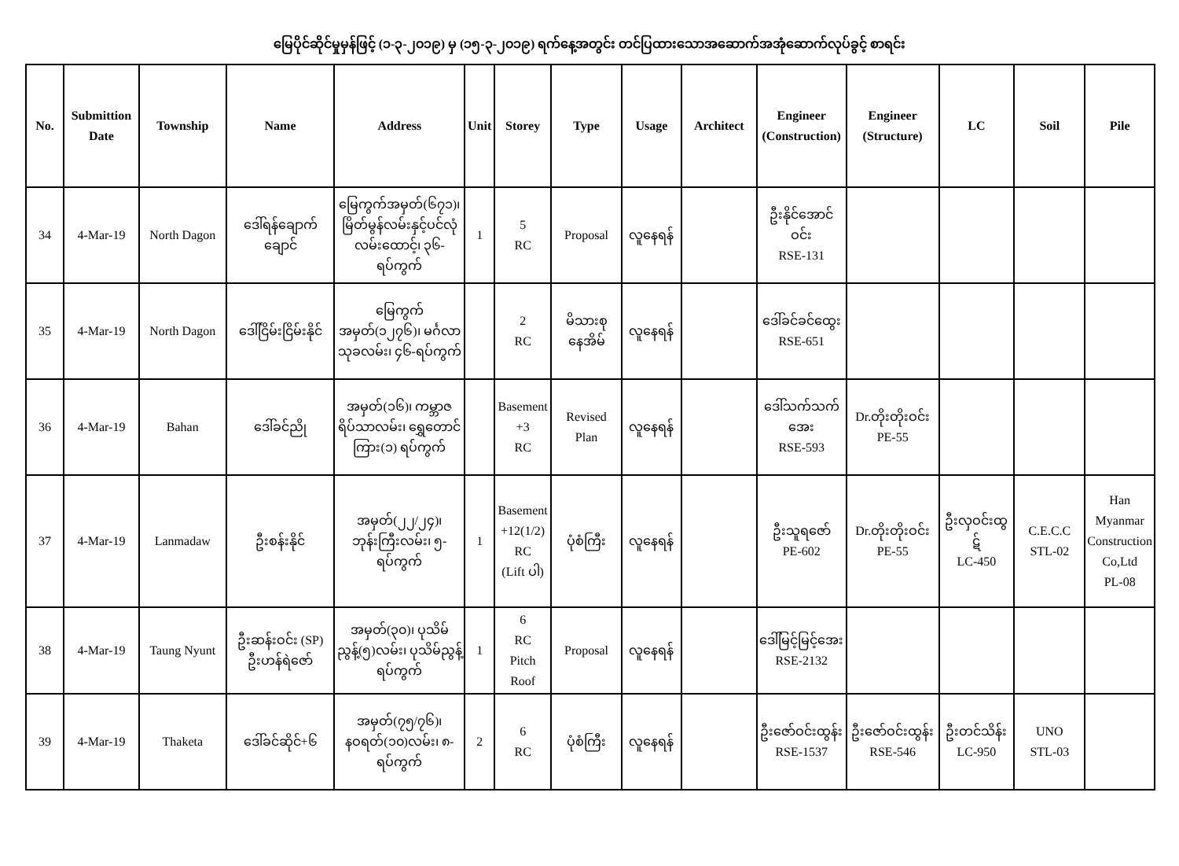မြေပိုင်ဆိုင်မှုမှန်ဖြင့် (၁-၃-၂၀၁၉) မှ (၁၅-၃-၂၀၁၉) ရက်နေ့အတွင်း တင်ပြထားသောအဆောက်အအုံဆောက်လုပ်ခွင့် စာရင်း
| No. | Submittion Date | Township | Name | Address | Unit | Storey | Type | Usage | Architect | Engineer (Construction) | Engineer (Structure) | LC | Soil | Pile |
| --- | --- | --- | --- | --- | --- | --- | --- | --- | --- | --- | --- | --- | --- | --- |
| 34 | 4-Mar-19 | North Dagon | ဒေါ်ရန်ချောက်ချောင် | မြေကွက်အမှတ်(၆၇၁)၊မြိတ်မွန်လမ်းနှင့်ပင်လုံလမ်းထောင့်၊ ၃၆-ရပ်ကွက် | 1 | 5 RC | Proposal | လူနေရန် | | ဦးနိုင်အောင်ဝင်း RSE-131 | | | | |
| 35 | 4-Mar-19 | North Dagon | ဒေါ်ငြိမ်းငြိမ်းနိုင် | မြေကွက်အမှတ်(၁၂၇၆)၊ မင်္ဂလာသုခလမ်း၊ ၄၆-ရပ်ကွက် | | 2 RC | မိသားစု နေအိမ် | လူနေရန် | | ဒေါ်ခင်ခင်ထွေး RSE-651 | | | | |
| 36 | 4-Mar-19 | Bahan | ဒေါ်ခင်ညို | အမှတ်(၁၆)၊ ကမ္ဘာဇရိပ်သာလမ်း၊ ရွှေတောင်ကြား(၁) ရပ်ကွက် | | Basement +3 RC | Revised Plan | လူနေရန် | | ဒေါ်သက်သက်အေး RSE-593 | Dr.တိုးတိုးဝင်း PE-55 | | | |
| 37 | 4-Mar-19 | Lanmadaw | ဦးစန်းနိုင် | အမှတ်(၂၂/၂၄)၊ ဘုန်းကြီးလမ်း၊ ၅-ရပ်ကွက် | 1 | Basement +12(1/2) RC (Lift ပါ) | ပုံစံကြီး | လူနေရန် | | ဦးသူရဇော် PE-602 | Dr.တိုးတိုးဝင်း PE-55 | ဦးလှဝင်းထွဋ် LC-450 | C.E.C.C STL-02 | Han Myanmar Construction Co,Ltd PL-08 |
| 38 | 4-Mar-19 | Taung Nyunt | ဦးဆန်းဝင်း (SP) ဦးဟန်ရဲဇော် | အမှတ်(၃၀)၊ ပုသိမ်ညွန့်(၅)လမ်း၊ ပုသိမ်ညွန့်ရပ်ကွက် | 1 | 6 RC Pitch Roof | Proposal | လူနေရန် | | ဒေါ်မြင့်မြင့်အေး RSE-2132 | | | | |
| 39 | 4-Mar-19 | Thaketa | ဒေါ်ခင်ဆိုင်+၆ | အမှတ်(၇၅/၇၆)၊ နဝရတ်(၁၀)လမ်း၊ ၈-ရပ်ကွက် | 2 | 6 RC | ပုံစံကြီး | လူနေရန် | | ဦးဇော်ဝင်းထွန်း RSE-1537 | ဦးဇော်ဝင်းထွန်း RSE-546 | ဦးတင်သိန်း LC-950 | UNO STL-03 | |